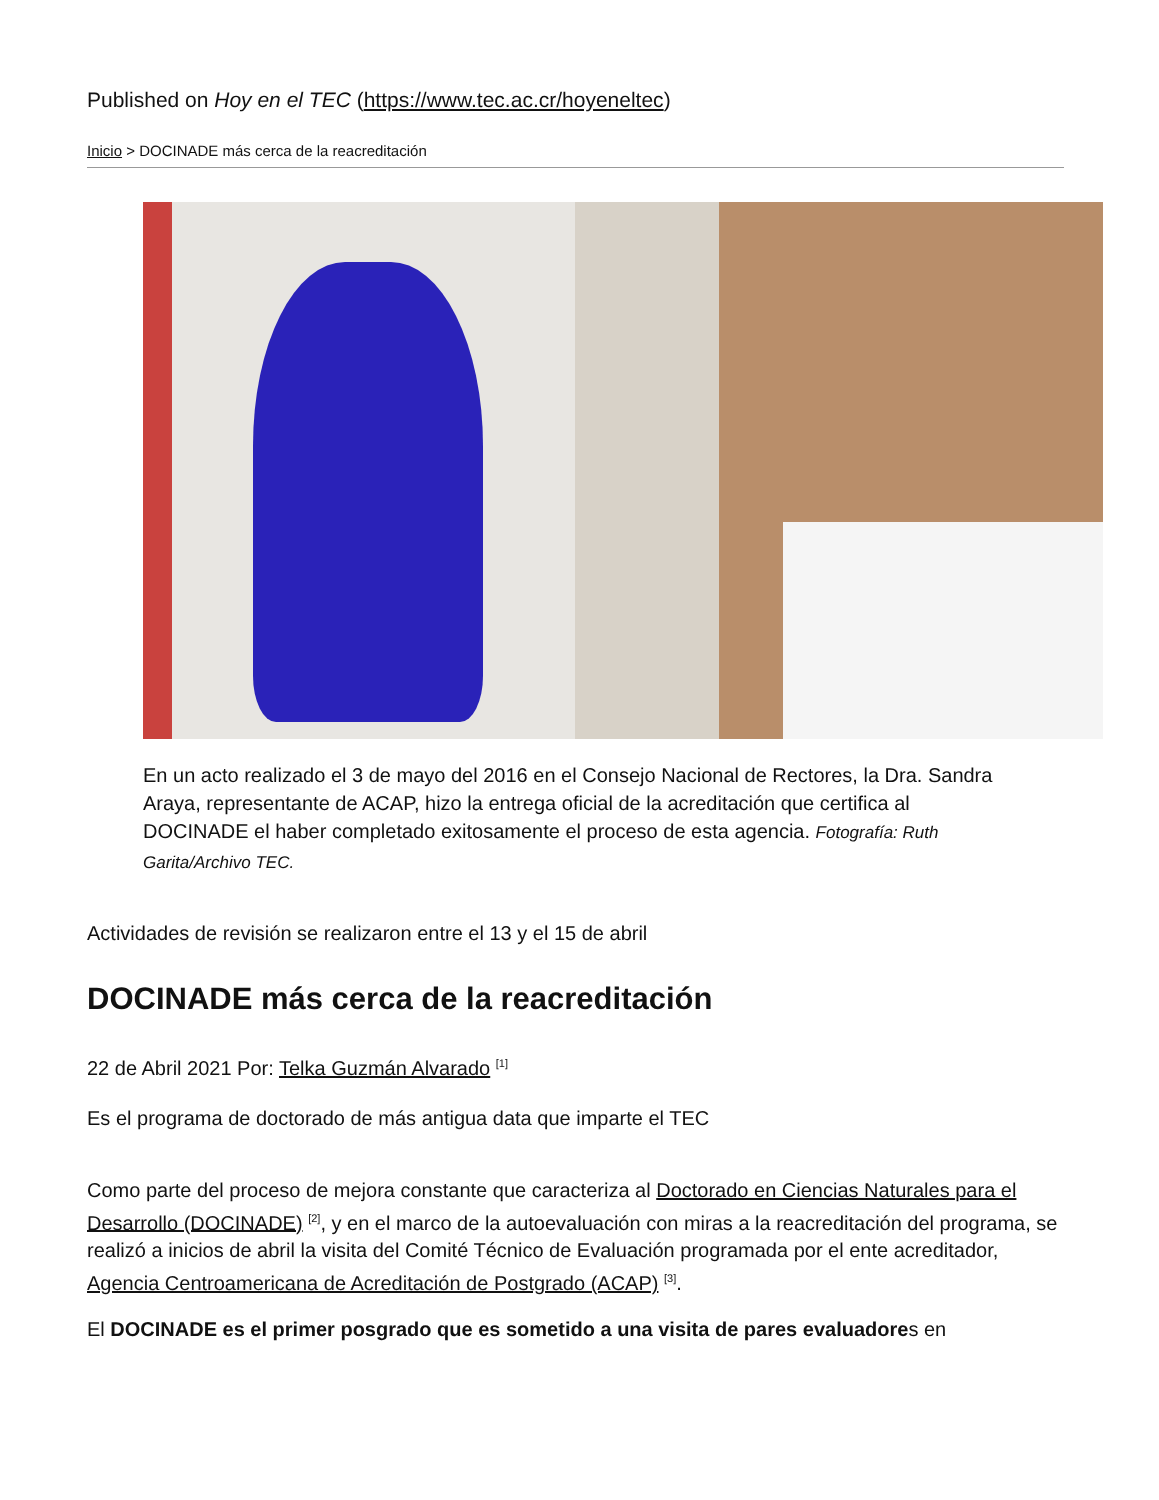Published on Hoy en el TEC (https://www.tec.ac.cr/hoyeneltec)
Inicio > DOCINADE más cerca de la reacreditación
En un acto realizado el 3 de mayo del 2016 en el Consejo Nacional de Rectores, la Dra. Sandra Araya, representante de ACAP, hizo la entrega oficial de la acreditación que certifica al DOCINADE el haber completado exitosamente el proceso de esta agencia. Fotografía: Ruth Garita/Archivo TEC.
Actividades de revisión se realizaron entre el 13 y el 15 de abril
DOCINADE más cerca de la reacreditación
22 de Abril 2021 Por: Telka Guzmán Alvarado <sup>[1]</sup>
Es el programa de doctorado de más antigua data que imparte el TEC
Como parte del proceso de mejora constante que caracteriza al Doctorado en Ciencias Naturales para el Desarrollo (DOCINADE) <sup>[2]</sup>, y en el marco de la autoevaluación con miras a la reacreditación del programa, se realizó a inicios de abril la visita del Comité Técnico de Evaluación programada por el ente acreditador, Agencia Centroamericana de Acreditación de Postgrado (ACAP) <sup>[3]</sup>.
El DOCINADE es el primer posgrado que es sometido a una visita de pares evaluadores en